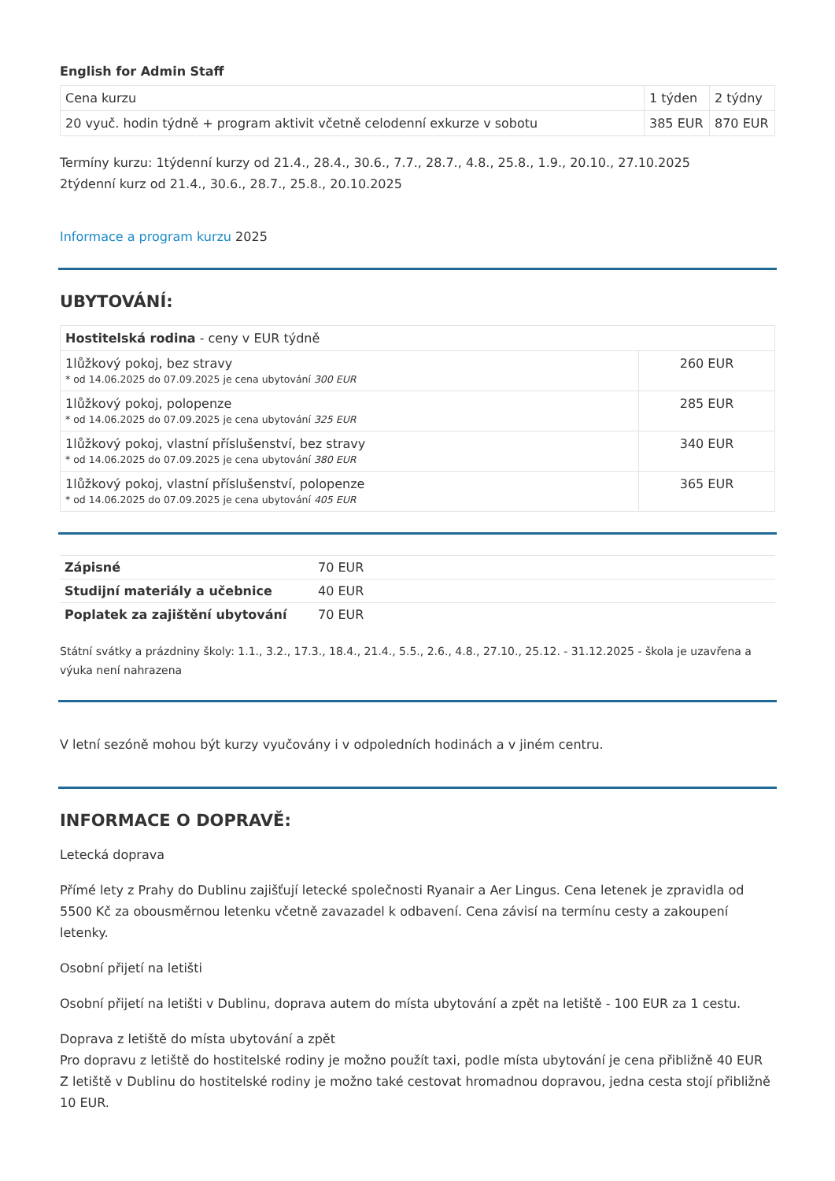English for Admin Staff
| Cena kurzu | 1 týden | 2 týdny |
| 20 vyuč. hodin týdně + program aktivit včetně celodenní exkurze v sobotu | 385 EUR | 870 EUR |
Termíny kurzu: 1týdenní kurzy od 21.4., 28.4., 30.6., 7.7., 28.7., 4.8., 25.8., 1.9., 20.10., 27.10.2025
2týdenní kurz od 21.4., 30.6., 28.7., 25.8., 20.10.2025
Informace a program kurzu 2025
UBYTOVÁNÍ:
| Hostitelská rodina - ceny v EUR týdně | |
| 1lůžkový pokoj, bez stravy * od 14.06.2025 do 07.09.2025 je cena ubytování 300 EUR | 260 EUR |
| 1lůžkový pokoj, polopenze * od 14.06.2025 do 07.09.2025 je cena ubytování 325 EUR | 285 EUR |
| 1lůžkový pokoj, vlastní příslušenství, bez stravy * od 14.06.2025 do 07.09.2025 je cena ubytování 380 EUR | 340 EUR |
| 1lůžkový pokoj, vlastní příslušenství, polopenze * od 14.06.2025 do 07.09.2025 je cena ubytování 405 EUR | 365 EUR |
| Zápisné | 70 EUR |
| Studijní materiály a učebnice | 40 EUR |
| Poplatek za zajištění ubytování | 70 EUR |
Státní svátky a prázdniny školy: 1.1., 3.2., 17.3., 18.4., 21.4., 5.5., 2.6., 4.8., 27.10., 25.12. - 31.12.2025 - škola je uzavřena a výuka není nahrazena
V letní sezóně mohou být kurzy vyučovány i v odpoledních hodinách a v jiném centru.
INFORMACE O DOPRAVĚ:
Letecká doprava
Přímé lety z Prahy do Dublinu zajišťují letecké společnosti Ryanair a Aer Lingus. Cena letenek je zpravidla od 5500 Kč za obousměrnou letenku včetně zavazadel k odbavení. Cena závisí na termínu cesty a zakoupení letenky.
Osobní přijetí na letišti
Osobní přijetí na letišti v Dublinu, doprava autem do místa ubytování a zpět na letiště - 100 EUR za 1 cestu.
Doprava z letiště do místa ubytování a zpět
Pro dopravu z letiště do hostitelské rodiny je možno použít taxi, podle místa ubytování je cena přibližně 40 EUR Z letiště v Dublinu do hostitelské rodiny je možno také cestovat hromadnou dopravou, jedna cesta stojí přibližně 10 EUR.